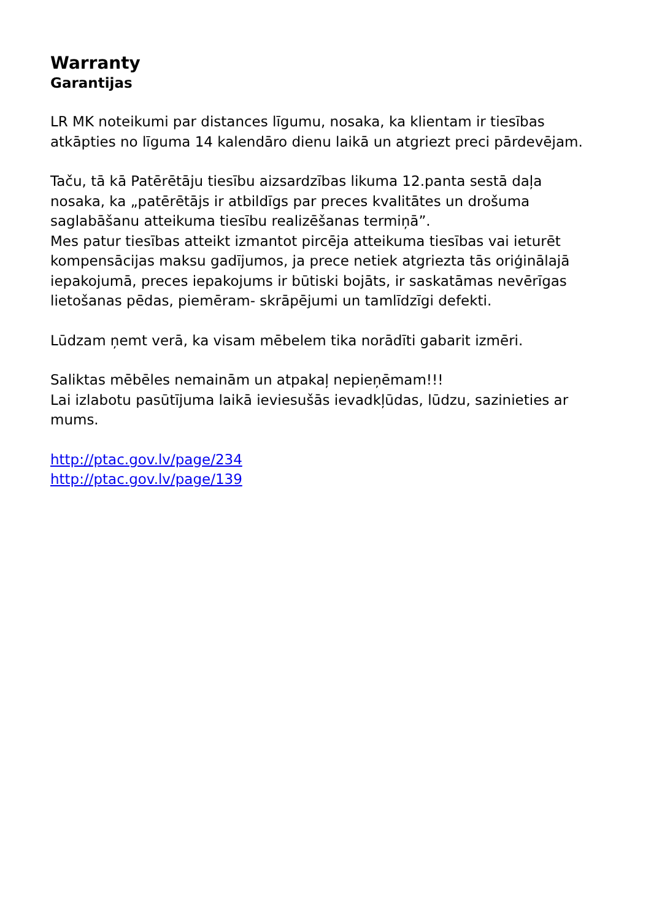Warranty
Garantijas
LR MK noteikumi par distances līgumu, nosaka, ka klientam ir tiesības atkāpties no līguma 14 kalendāro dienu laikā un atgriezt preci pārdevējam.
Taču, tā kā Patērētāju tiesību aizsardzības likuma 12.panta sestā daļa nosaka, ka „patērētājs ir atbildīgs par preces kvalitātes un drošuma saglabāšanu atteikuma tiesību realizēšanas termiņā”.
Mes patur tiesības atteikt izmantot pircēja atteikuma tiesības vai ieturēt kompensācijas maksu gadījumos, ja prece netiek atgriezta tās oriģinālajā iepakojumā, preces iepakojums ir būtiski bojāts, ir saskatāmas nevērīgas lietošanas pēdas, piemēram- skrāpējumi un tamlīdzīgi defekti.
Lūdzam ņemt verā, ka visam mēbelem tika norādīti gabarit izmēri.
Saliktas mēbēles nemainām un atpakaļ nepieņēmam!!!
Lai izlabotu pasūtījuma laikā ieviesušās ievadkļūdas, lūdzu, sazinieties ar mums.
http://ptac.gov.lv/page/234
http://ptac.gov.lv/page/139